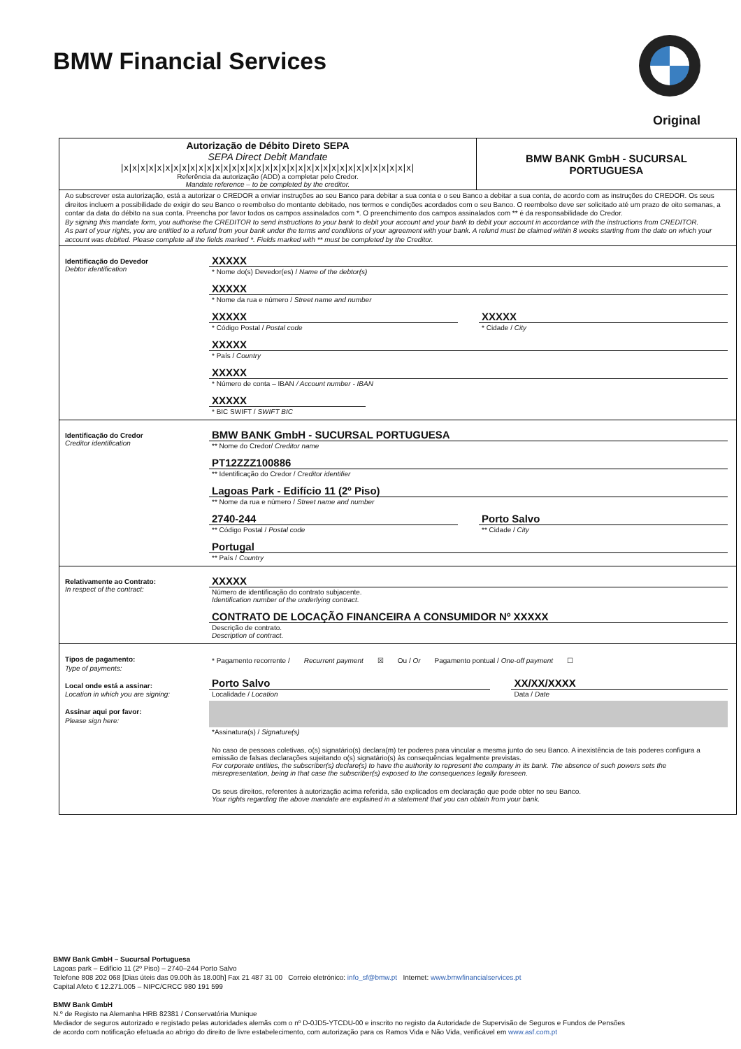BMW Financial Services
Original
Autorização de Débito Direto SEPA
SEPA Direct Debit Mandate
|x|x|x|x|x|x|x|x|x|x|x|x|x|x|x|x|x|x|x|x|x|x|x|x|x|x|x|x|x|x|x|x|x|x|x|
Referência da autorização (ADD) a completar pelo Credor.
Mandate reference – to be completed by the creditor.
BMW BANK GmbH - SUCURSAL
PORTUGUESA
Ao subscrever esta autorização, está a autorizar o CREDOR a enviar instruções ao seu Banco para debitar a sua conta e o seu Banco a debitar a sua conta, de acordo com as instruções do CREDOR. Os seus direitos incluem a possibilidade de exigir do seu Banco o reembolso do montante debitado, nos termos e condições acordados com o seu Banco. O reembolso deve ser solicitado até um prazo de oito semanas, a contar da data do débito na sua conta. Preencha por favor todos os campos assinalados com *. O preenchimento dos campos assinalados com ** é da responsabilidade do Credor.
By signing this mandate form, you authorise the CREDITOR to send instructions to your bank to debit your account and your bank to debit your account in accordance with the instructions from CREDITOR.
As part of your rights, you are entitled to a refund from your bank under the terms and conditions of your agreement with your bank. A refund must be claimed within 8 weeks starting from the date on which your account was debited. Please complete all the fields marked *. Fields marked with ** must be completed by the Creditor.
Identificação do Devedor
Debtor identification
XXXXX
* Nome do(s) Devedor(es) / Name of the debtor(s)
XXXXX
* Nome da rua e número / Street name and number
XXXXX
* Código Postal / Postal code
XXXXX
* Cidade / City
XXXXX
* País / Country
XXXXX
* Número de conta – IBAN / Account number - IBAN
XXXXX
* BIC SWIFT / SWIFT BIC
Identificação do Credor
Creditor identification
BMW BANK GmbH - SUCURSAL PORTUGUESA
** Nome do Credor/ Creditor name
PT12ZZZ100886
** Identificação do Credor / Creditor identifier
Lagoas Park - Edifício 11 (2º Piso)
** Nome da rua e número / Street name and number
2740-244
** Código Postal / Postal code
Porto Salvo
** Cidade / City
Portugal
** País / Country
Relativamente ao Contrato:
In respect of the contract:
XXXXX
Número de identificação do contrato subjacente.
Identification number of the underlying contract.
CONTRATO DE LOCAÇÃO FINANCEIRA A CONSUMIDOR Nº XXXXX
Descrição de contrato.
Description of contract.
Tipos de pagamento:
Type of payments:
Local onde está a assinar:
Location in which you are signing:
Assinar aqui por favor:
Please sign here:
* Pagamento recorrente / Recurrent payment ☒ Ou / Or Pagamento pontual / One-off payment ☐
Porto Salvo
Localidade / Location
XX/XX/XXXX
Data / Date
*Assinatura(s) / Signature(s)
No caso de pessoas coletivas, o(s) signatário(s) declara(m) ter poderes para vincular a mesma junto do seu Banco. A inexistência de tais poderes configura a emissão de falsas declarações sujeitando o(s) signatário(s) às consequências legalmente previstas.
For corporate entities, the subscriber(s) declare(s) to have the authority to represent the company in its bank. The absence of such powers sets the misrepresentation, being in that case the subscriber(s) exposed to the consequences legally foreseen.
Os seus direitos, referentes à autorização acima referida, são explicados em declaração que pode obter no seu Banco.
Your rights regarding the above mandate are explained in a statement that you can obtain from your bank.
BMW Bank GmbH – Sucursal Portuguesa
Lagoas park – Edificio 11 (2º Piso) – 2740–244 Porto Salvo
Telefone 808 202 068 [Dias úteis das 09.00h às 18.00h] Fax 21 487 31 00 Correio eletrónico: info_sf@bmw.pt Internet: www.bmwfinancialservices.pt
Capital Afeto € 12.271.005 – NIPC/CRCC 980 191 599
BMW Bank GmbH
N.º de Registo na Alemanha HRB 82381 / Conservatória Munique
Mediador de seguros autorizado e registado pelas autoridades alemãs com o nº D-0JD5-YTCDU-00 e inscrito no registo da Autoridade de Supervisão de Seguros e Fundos de Pensões
de acordo com notificação efetuada ao abrigo do direito de livre estabelecimento, com autorização para os Ramos Vida e Não Vida, verificável em www.asf.com.pt